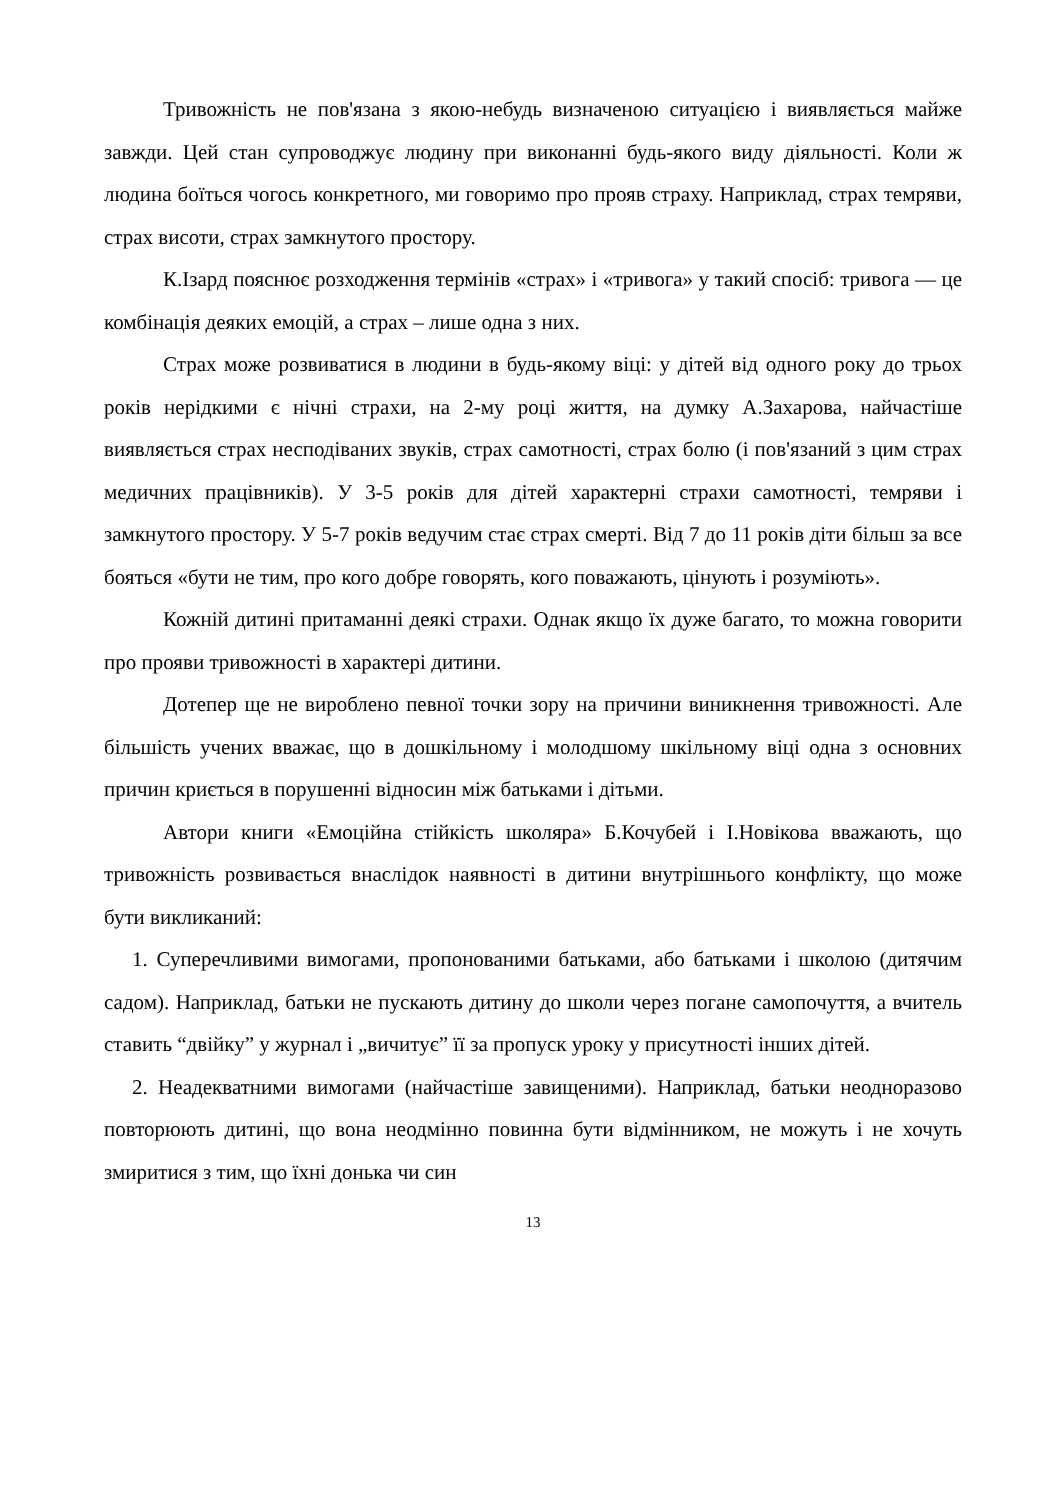Тривожність не пов'язана з якою-небудь визначеною ситуацією і виявляється майже завжди. Цей стан супроводжує людину при виконанні будь-якого виду діяльності. Коли ж людина боїться чогось конкретного, ми говоримо про прояв страху. Наприклад, страх темряви, страх висоти, страх замкнутого простору.
К.Ізард пояснює розходження термінів «страх» і «тривога» у такий спосіб: тривога — це комбінація деяких емоцій, а страх – лише одна з них.
Страх може розвиватися в людини в будь-якому віці: у дітей від одного року до трьох років нерідкими є нічні страхи, на 2-му році життя, на думку А.Захарова, найчастіше виявляється страх несподіваних звуків, страх самотності, страх болю (і пов'язаний з цим страх медичних працівників). У 3-5 років для дітей характерні страхи самотності, темряви і замкнутого простору. У 5-7 років ведучим стає страх смерті. Від 7 до 11 років діти більш за все бояться «бути не тим, про кого добре говорять, кого поважають, цінують і розуміють».
Кожній дитині притаманні деякі страхи. Однак якщо їх дуже багато, то можна говорити про прояви тривожності в характері дитини.
Дотепер ще не вироблено певної точки зору на причини виникнення тривожності. Але більшість учених вважає, що в дошкільному і молодшому шкільному віці одна з основних причин криється в порушенні відносин між батьками і дітьми.
Автори книги «Емоційна стійкість школяра» Б.Кочубей і І.Новікова вважають, що тривожність розвивається внаслідок наявності в дитини внутрішнього конфлікту, що може бути викликаний:
1. Суперечливими вимогами, пропонованими батьками, або батьками і школою (дитячим садом). Наприклад, батьки не пускають дитину до школи через погане самопочуття, а вчитель ставить “двійку” у журнал і „вичитує” її за пропуск уроку у присутності інших дітей.
2. Неадекватними вимогами (найчастіше завищеними). Наприклад, батьки неодноразово повторюють дитині, що вона неодмінно повинна бути відмінником, не можуть і не хочуть змиритися з тим, що їхні донька чи син
13